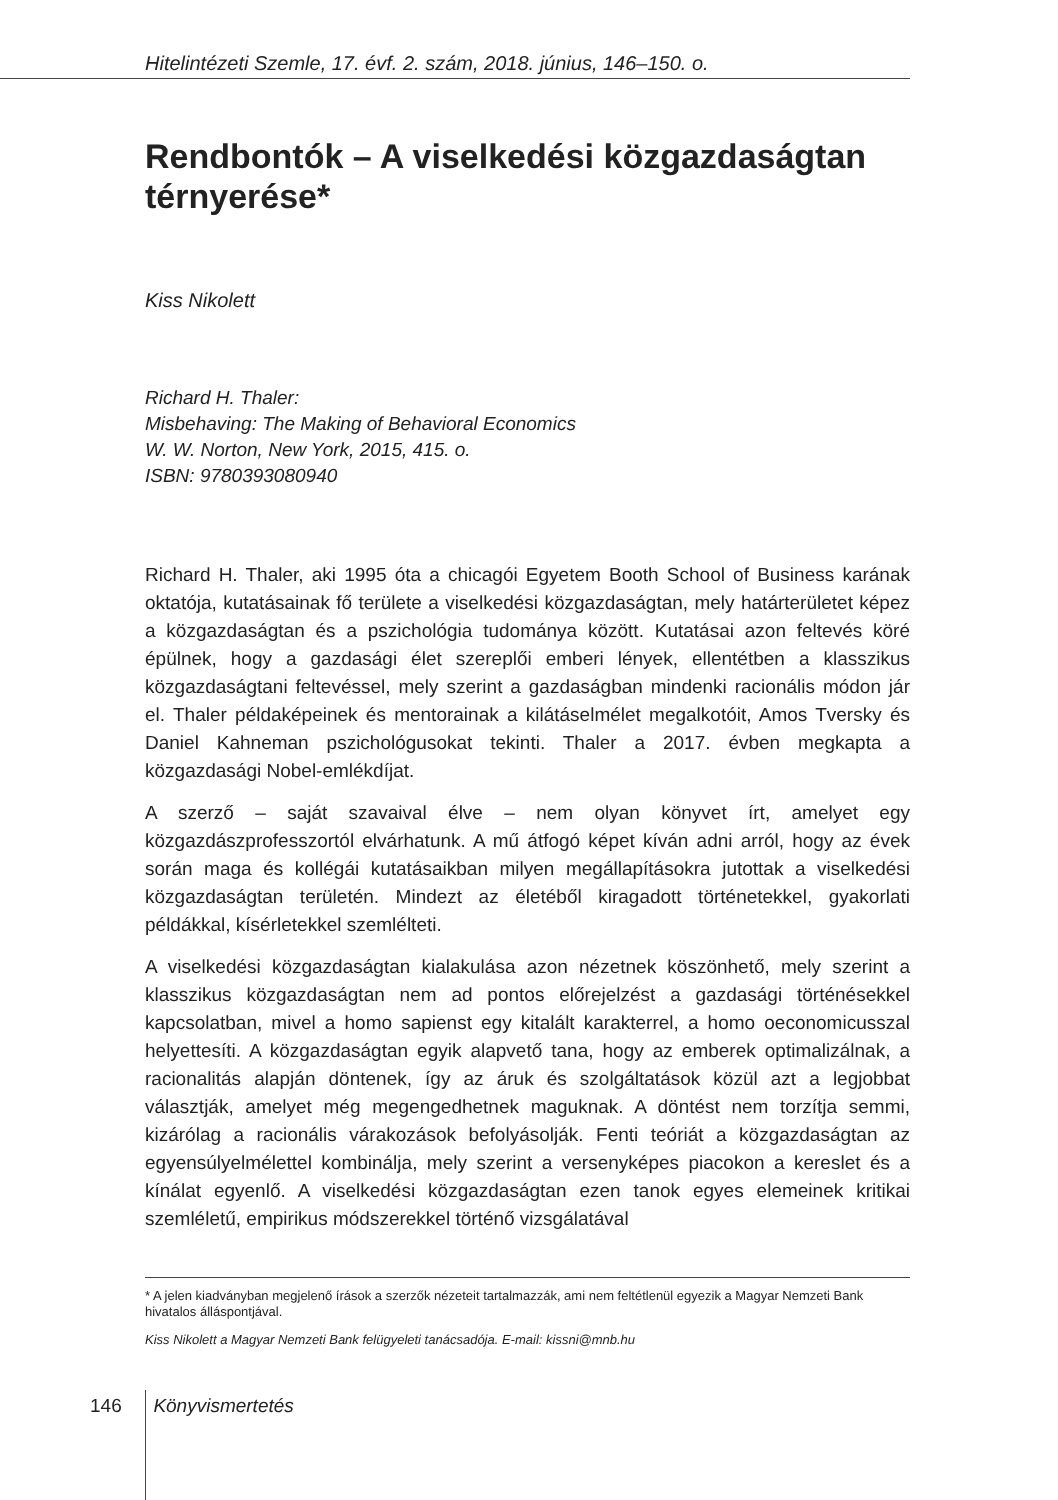Hitelintézeti Szemle, 17. évf. 2. szám, 2018. június, 146–150. o.
Rendbontók – A viselkedési közgazdaságtan térnyerése*
Kiss Nikolett
Richard H. Thaler:
Misbehaving: The Making of Behavioral Economics
W. W. Norton, New York, 2015, 415. o.
ISBN: 9780393080940
Richard H. Thaler, aki 1995 óta a chicagói Egyetem Booth School of Business karának oktatója, kutatásainak fő területe a viselkedési közgazdaságtan, mely határterületet képez a közgazdaságtan és a pszichológia tudománya között. Kutatásai azon feltevés köré épülnek, hogy a gazdasági élet szereplői emberi lények, ellentétben a klasszikus közgazdaságtani feltevéssel, mely szerint a gazdaságban mindenki racionális módon jár el. Thaler példaképeinek és mentorainak a kilátáselmélet megalkotóit, Amos Tversky és Daniel Kahneman pszichológusokat tekinti. Thaler a 2017. évben megkapta a közgazdasági Nobel-emlékdíjat.
A szerző – saját szavaival élve – nem olyan könyvet írt, amelyet egy közgazdászprofesszortól elvárhatunk. A mű átfogó képet kíván adni arról, hogy az évek során maga és kollégái kutatásaikban milyen megállapításokra jutottak a viselkedési közgazdaságtan területén. Mindezt az életéből kiragadott történetekkel, gyakorlati példákkal, kísérletekkel szemlélteti.
A viselkedési közgazdaságtan kialakulása azon nézetnek köszönhető, mely szerint a klasszikus közgazdaságtan nem ad pontos előrejelzést a gazdasági történésekkel kapcsolatban, mivel a homo sapienst egy kitalált karakterrel, a homo oeconomicusszal helyettesíti. A közgazdaságtan egyik alapvető tana, hogy az emberek optimalizálnak, a racionalitás alapján döntenek, így az áruk és szolgáltatások közül azt a legjobbat választják, amelyet még megengedhetnek maguknak. A döntést nem torzítja semmi, kizárólag a racionális várakozások befolyásolják. Fenti teóriát a közgazdaságtan az egyensúlyelmélettel kombinálja, mely szerint a versenyképes piacokon a kereslet és a kínálat egyenlő. A viselkedési közgazdaságtan ezen tanok egyes elemeinek kritikai szemléletű, empirikus módszerekkel történő vizsgálatával
* A jelen kiadványban megjelenő írások a szerzők nézeteit tartalmazzák, ami nem feltétlenül egyezik a Magyar Nemzeti Bank hivatalos álláspontjával.
Kiss Nikolett a Magyar Nemzeti Bank felügyeleti tanácsadója. E-mail: kissni@mnb.hu
146 Könyvismertetés